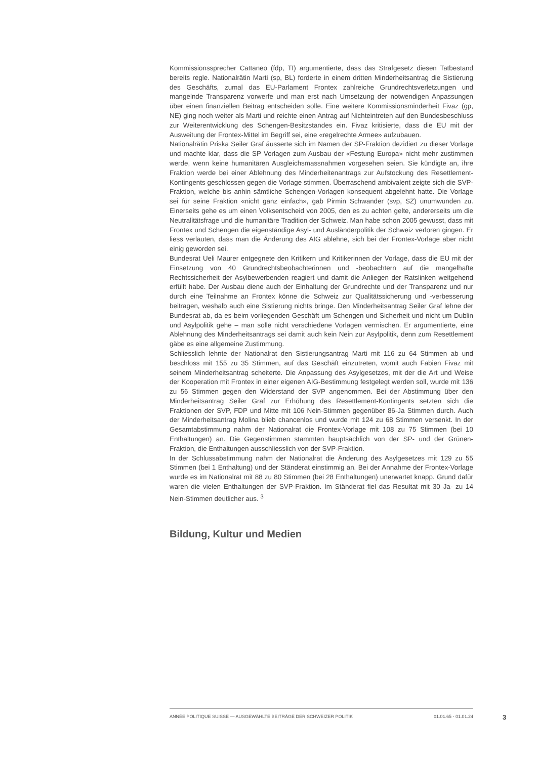Kommissionssprecher Cattaneo (fdp, TI) argumentierte, dass das Strafgesetz diesen Tatbestand bereits regle. Nationalrätin Marti (sp, BL) forderte in einem dritten Minderheitsantrag die Sistierung des Geschäfts, zumal das EU-Parlament Frontex zahlreiche Grundrechtsverletzungen und mangelnde Transparenz vorwerfe und man erst nach Umsetzung der notwendigen Anpassungen über einen finanziellen Beitrag entscheiden solle. Eine weitere Kommissionsminderheit Fivaz (gp, NE) ging noch weiter als Marti und reichte einen Antrag auf Nichteintreten auf den Bundesbeschluss zur Weiterentwicklung des Schengen-Besitzstandes ein. Fivaz kritisierte, dass die EU mit der Ausweitung der Frontex-Mittel im Begriff sei, eine «regelrechte Armee» aufzubauen.
Nationalrätin Priska Seiler Graf äusserte sich im Namen der SP-Fraktion dezidiert zu dieser Vorlage und machte klar, dass die SP Vorlagen zum Ausbau der «Festung Europa» nicht mehr zustimmen werde, wenn keine humanitären Ausgleichsmassnahmen vorgesehen seien. Sie kündigte an, ihre Fraktion werde bei einer Ablehnung des Minderheitenantrags zur Aufstockung des Resettlement-Kontingents geschlossen gegen die Vorlage stimmen. Überraschend ambivalent zeigte sich die SVP-Fraktion, welche bis anhin sämtliche Schengen-Vorlagen konsequent abgelehnt hatte. Die Vorlage sei für seine Fraktion «nicht ganz einfach», gab Pirmin Schwander (svp, SZ) unumwunden zu. Einerseits gehe es um einen Volksentscheid von 2005, den es zu achten gelte, andererseits um die Neutralitätsfrage und die humanitäre Tradition der Schweiz. Man habe schon 2005 gewusst, dass mit Frontex und Schengen die eigenständige Asyl- und Ausländerpolitik der Schweiz verloren gingen. Er liess verlauten, dass man die Änderung des AIG ablehne, sich bei der Frontex-Vorlage aber nicht einig geworden sei.
Bundesrat Ueli Maurer entgegnete den Kritikern und Kritikerinnen der Vorlage, dass die EU mit der Einsetzung von 40 Grundrechtsbeobachterinnen und -beobachtern auf die mangelhafte Rechtssicherheit der Asylbewerbenden reagiert und damit die Anliegen der Ratslinken weitgehend erfüllt habe. Der Ausbau diene auch der Einhaltung der Grundrechte und der Transparenz und nur durch eine Teilnahme an Frontex könne die Schweiz zur Qualitätssicherung und -verbesserung beitragen, weshalb auch eine Sistierung nichts bringe. Den Minderheitsantrag Seiler Graf lehne der Bundesrat ab, da es beim vorliegenden Geschäft um Schengen und Sicherheit und nicht um Dublin und Asylpolitik gehe – man solle nicht verschiedene Vorlagen vermischen. Er argumentierte, eine Ablehnung des Minderheitsantrags sei damit auch kein Nein zur Asylpolitik, denn zum Resettlement gäbe es eine allgemeine Zustimmung.
Schliesslich lehnte der Nationalrat den Sistierungsantrag Marti mit 116 zu 64 Stimmen ab und beschloss mit 155 zu 35 Stimmen, auf das Geschäft einzutreten, womit auch Fabien Fivaz mit seinem Minderheitsantrag scheiterte. Die Anpassung des Asylgesetzes, mit der die Art und Weise der Kooperation mit Frontex in einer eigenen AIG-Bestimmung festgelegt werden soll, wurde mit 136 zu 56 Stimmen gegen den Widerstand der SVP angenommen. Bei der Abstimmung über den Minderheitsantrag Seiler Graf zur Erhöhung des Resettlement-Kontingents setzten sich die Fraktionen der SVP, FDP und Mitte mit 106 Nein-Stimmen gegenüber 86-Ja Stimmen durch. Auch der Minderheitsantrag Molina blieb chancenlos und wurde mit 124 zu 68 Stimmen versenkt. In der Gesamtabstimmung nahm der Nationalrat die Frontex-Vorlage mit 108 zu 75 Stimmen (bei 10 Enthaltungen) an. Die Gegenstimmen stammten hauptsächlich von der SP- und der Grünen-Fraktion, die Enthaltungen ausschliesslich von der SVP-Fraktion.
In der Schlussabstimmung nahm der Nationalrat die Änderung des Asylgesetzes mit 129 zu 55 Stimmen (bei 1 Enthaltung) und der Ständerat einstimmig an. Bei der Annahme der Frontex-Vorlage wurde es im Nationalrat mit 88 zu 80 Stimmen (bei 28 Enthaltungen) unerwartet knapp. Grund dafür waren die vielen Enthaltungen der SVP-Fraktion. Im Ständerat fiel das Resultat mit 30 Ja- zu 14 Nein-Stimmen deutlicher aus. <sup>3</sup>
Bildung, Kultur und Medien
ANNÉE POLITIQUE SUISSE — AUSGEWÄHLTE BEITRÄGE DER SCHWEIZER POLITIK 01.01.65 - 01.01.24
3